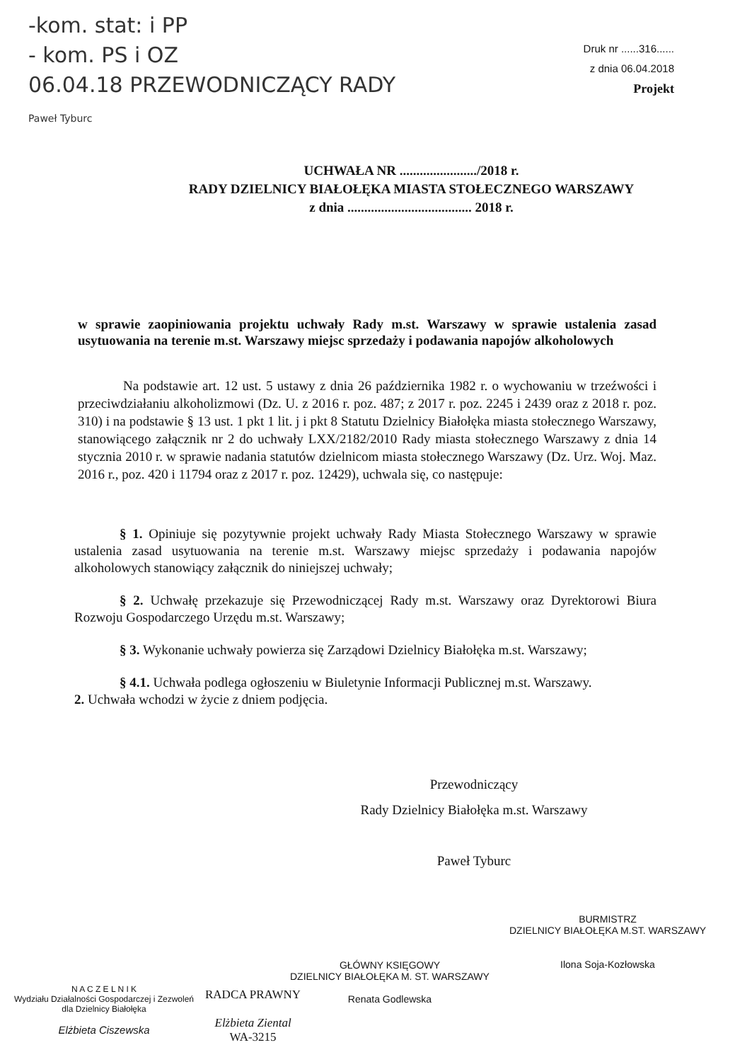-kom. stat: i PP
- kom. PS i OZ
06.04.18 PRZEWODNICZĄCY RADY
Paweł Tyburc
Druk nr ......316......
z dnia 06.04.2018
Projekt
UCHWAŁA NR ......................./2018 r.
RADY DZIELNICY BIAŁOŁĘKA MIASTA STOŁECZNEGO WARSZAWY
z dnia ..................................... 2018 r.
w sprawie zaopiniowania projektu uchwały Rady m.st. Warszawy w sprawie ustalenia zasad usytuowania na terenie m.st. Warszawy miejsc sprzedaży i podawania napojów alkoholowych
Na podstawie art. 12 ust. 5 ustawy z dnia 26 października 1982 r. o wychowaniu w trzeźwości i przeciwdziałaniu alkoholizmowi (Dz. U. z 2016 r. poz. 487; z 2017 r. poz. 2245 i 2439 oraz z 2018 r. poz. 310) i na podstawie § 13 ust. 1 pkt 1 lit. j i pkt 8 Statutu Dzielnicy Białołęka miasta stołecznego Warszawy, stanowiącego załącznik nr 2 do uchwały LXX/2182/2010 Rady miasta stołecznego Warszawy z dnia 14 stycznia 2010 r. w sprawie nadania statutów dzielnicom miasta stołecznego Warszawy (Dz. Urz. Woj. Maz. 2016 r., poz. 420 i 11794 oraz z 2017 r. poz. 12429), uchwala się, co następuje:
§ 1. Opiniuje się pozytywnie projekt uchwały Rady Miasta Stołecznego Warszawy w sprawie ustalenia zasad usytuowania na terenie m.st. Warszawy miejsc sprzedaży i podawania napojów alkoholowych stanowiący załącznik do niniejszej uchwały;
§ 2. Uchwałę przekazuje się Przewodniczącej Rady m.st. Warszawy oraz Dyrektorowi Biura Rozwoju Gospodarczego Urzędu m.st. Warszawy;
§ 3. Wykonanie uchwały powierza się Zarządowi Dzielnicy Białołęka m.st. Warszawy;
§ 4.1. Uchwała podlega ogłoszeniu w Biuletynie Informacji Publicznej m.st. Warszawy.
2. Uchwała wchodzi w życie z dniem podjęcia.
Przewodniczący
Rady Dzielnicy Białołęka m.st. Warszawy
Paweł Tyburc
BURMISTRZ
DZIELNICY BIAŁOŁĘKA M.ST. WARSZAWY
Ilona Soja-Kozłowska
GŁÓWNY KSIĘGOWY
DZIELNICY BIAŁOŁĘKA M. ST. WARSZAWY
Renata Godlewska
N A C Z E L N I K
Wydziału Działalności Gospodarczej i Zezwoleń
dla Dzielnicy Białołęka
Elżbieta Ciszewska
RADCA PRAWNY
Elżbieta Ziental
WA-3215